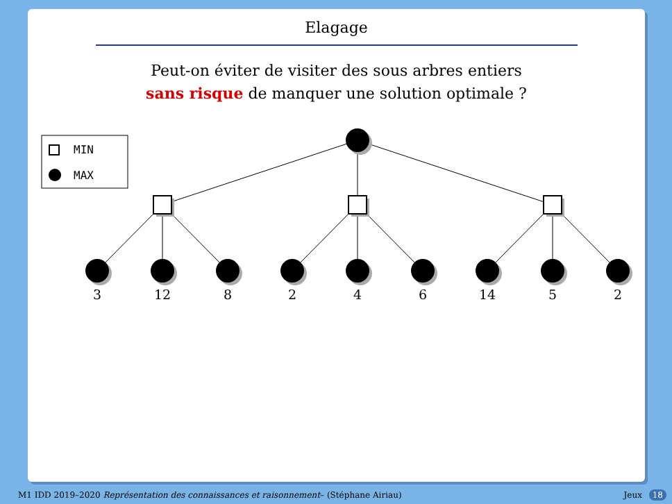Elagage
Peut-on éviter de visiter des sous arbres entiers
sans risque de manquer une solution optimale ?
MIN
MAX
3
12
8
2
4
6
14
5
2
M1 IDD 2019–2020 Représentation des connaissances et raisonnement– (Stéphane Airiau) Jeux 18